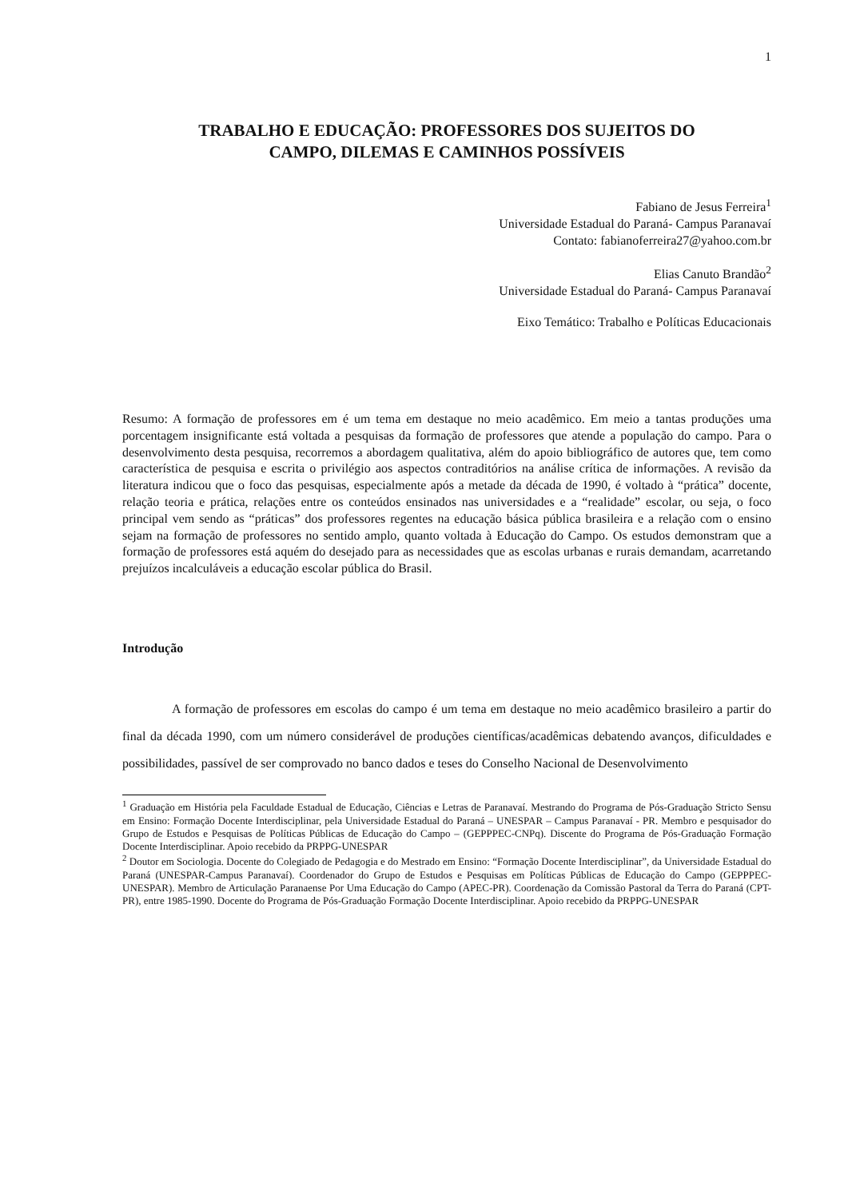1
TRABALHO E EDUCAÇÃO: PROFESSORES DOS SUJEITOS DO
CAMPO, DILEMAS E CAMINHOS POSSÍVEIS
Fabiano de Jesus Ferreira<sup>1</sup>
Universidade Estadual do Paraná- Campus Paranavaí
Contato: fabianoferreira27@yahoo.com.br
Elias Canuto Brandão<sup>2</sup>
Universidade Estadual do Paraná- Campus Paranavaí
Eixo Temático: Trabalho e Políticas Educacionais
Resumo: A formação de professores em é um tema em destaque no meio acadêmico. Em meio a tantas produções uma porcentagem insignificante está voltada a pesquisas da formação de professores que atende a população do campo. Para o desenvolvimento desta pesquisa, recorremos a abordagem qualitativa, além do apoio bibliográfico de autores que, tem como característica de pesquisa e escrita o privilégio aos aspectos contraditórios na análise crítica de informações. A revisão da literatura indicou que o foco das pesquisas, especialmente após a metade da década de 1990, é voltado à “prática” docente, relação teoria e prática, relações entre os conteúdos ensinados nas universidades e a “realidade” escolar, ou seja, o foco principal vem sendo as “práticas” dos professores regentes na educação básica pública brasileira e a relação com o ensino sejam na formação de professores no sentido amplo, quanto voltada à Educação do Campo. Os estudos demonstram que a formação de professores está aquém do desejado para as necessidades que as escolas urbanas e rurais demandam, acarretando prejuízos incalculáveis a educação escolar pública do Brasil.
Introdução
A formação de professores em escolas do campo é um tema em destaque no meio acadêmico brasileiro a partir do final da década 1990, com um número considerável de produções científicas/acadêmicas debatendo avanços, dificuldades e possibilidades, passível de ser comprovado no banco dados e teses do Conselho Nacional de Desenvolvimento
<sup>1</sup> Graduação em História pela Faculdade Estadual de Educação, Ciências e Letras de Paranavaí. Mestrando do Programa de Pós-Graduação Stricto Sensu em Ensino: Formação Docente Interdisciplinar, pela Universidade Estadual do Paraná – UNESPAR – Campus Paranavaí - PR. Membro e pesquisador do Grupo de Estudos e Pesquisas de Políticas Públicas de Educação do Campo – (GEPPPEC-CNPq). Discente do Programa de Pós-Graduação Formação Docente Interdisciplinar. Apoio recebido da PRPPG-UNESPAR
<sup>2</sup> Doutor em Sociologia. Docente do Colegiado de Pedagogia e do Mestrado em Ensino: “Formação Docente Interdisciplinar”, da Universidade Estadual do Paraná (UNESPAR-Campus Paranavaí). Coordenador do Grupo de Estudos e Pesquisas em Políticas Públicas de Educação do Campo (GEPPPEC-UNESPAR). Membro de Articulação Paranaense Por Uma Educação do Campo (APEC-PR). Coordenação da Comissão Pastoral da Terra do Paraná (CPT-PR), entre 1985-1990. Docente do Programa de Pós-Graduação Formação Docente Interdisciplinar. Apoio recebido da PRPPG-UNESPAR